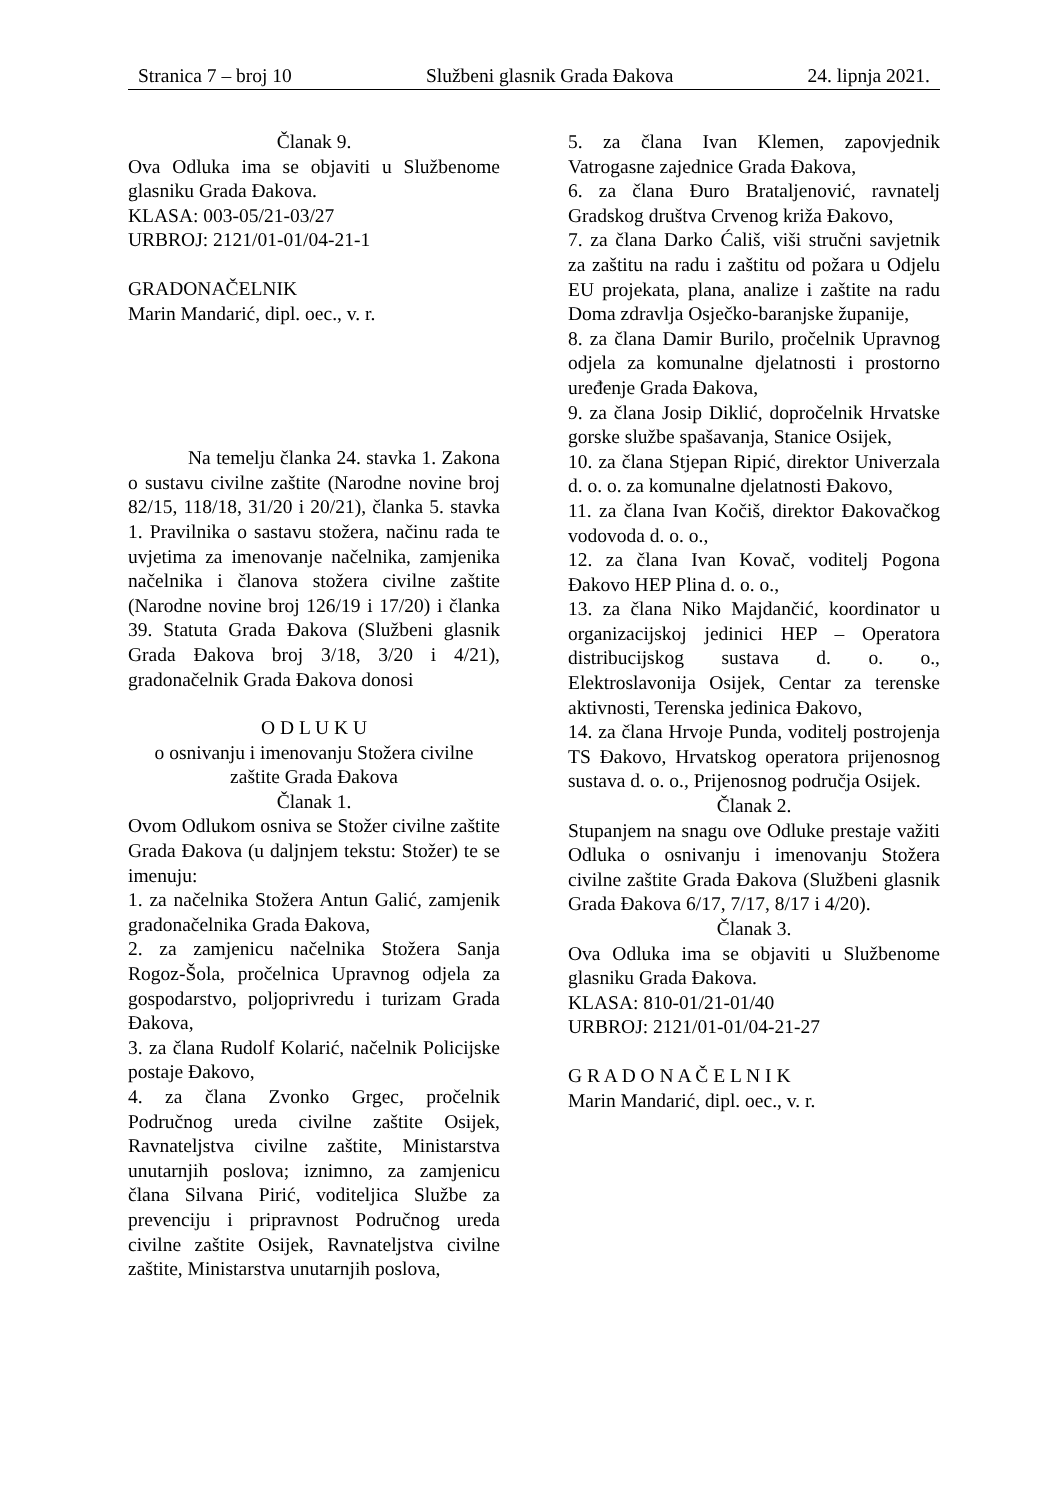Stranica 7 – broj 10 Službeni glasnik Grada Đakova 24. lipnja 2021.
Članak 9.
Ova Odluka ima se objaviti u Službenome glasniku Grada Đakova.
KLASA: 003-05/21-03/27
URBROJ: 2121/01-01/04-21-1
GRADONAČELNIK
Marin Mandarić, dipl. oec., v. r.
Na temelju članka 24. stavka 1. Zakona o sustavu civilne zaštite (Narodne novine broj 82/15, 118/18, 31/20 i 20/21), članka 5. stavka 1. Pravilnika o sastavu stožera, načinu rada te uvjetima za imenovanje načelnika, zamjenika načelnika i članova stožera civilne zaštite (Narodne novine broj 126/19 i 17/20) i članka 39. Statuta Grada Đakova (Službeni glasnik Grada Đakova broj 3/18, 3/20 i 4/21), gradonačelnik Grada Đakova donosi
O D L U K U
o osnivanju i imenovanju Stožera civilne zaštite Grada Đakova
Članak 1.
Ovom Odlukom osniva se Stožer civilne zaštite Grada Đakova (u daljnjem tekstu: Stožer) te se imenuju:
1. za načelnika Stožera Antun Galić, zamjenik gradonačelnika Grada Đakova,
2. za zamjenicu načelnika Stožera Sanja Rogoz-Šola, pročelnica Upravnog odjela za gospodarstvo, poljoprivredu i turizam Grada Đakova,
3. za člana Rudolf Kolarić, načelnik Policijske postaje Đakovo,
4. za člana Zvonko Grgec, pročelnik Područnog ureda civilne zaštite Osijek, Ravnateljstva civilne zaštite, Ministarstva unutarnjih poslova; iznimno, za zamjenicu člana Silvana Pirić, voditeljica Službe za prevenciju i pripravnost Područnog ureda civilne zaštite Osijek, Ravnateljstva civilne zaštite, Ministarstva unutarnjih poslova,
5. za člana Ivan Klemen, zapovjednik Vatrogasne zajednice Grada Đakova,
6. za člana Đuro Brataljenović, ravnatelj Gradskog društva Crvenog križa Đakovo,
7. za člana Darko Ćališ, viši stručni savjetnik za zaštitu na radu i zaštitu od požara u Odjelu EU projekata, plana, analize i zaštite na radu Doma zdravlja Osječko-baranjske županije,
8. za člana Damir Burilo, pročelnik Upravnog odjela za komunalne djelatnosti i prostorno uređenje Grada Đakova,
9. za člana Josip Diklić, dopročelnik Hrvatske gorske službe spašavanja, Stanice Osijek,
10. za člana Stjepan Ripić, direktor Univerzala d. o. o. za komunalne djelatnosti Đakovo,
11. za člana Ivan Kočiš, direktor Đakovačkog vodovoda d. o. o.,
12. za člana Ivan Kovač, voditelj Pogona Đakovo HEP Plina d. o. o.,
13. za člana Niko Majdančić, koordinator u organizacijskoj jedinici HEP – Operatora distribucijskog sustava d. o. o., Elektroslavonija Osijek, Centar za terenske aktivnosti, Terenska jedinica Đakovo,
14. za člana Hrvoje Punda, voditelj postrojenja TS Đakovo, Hrvatskog operatora prijenosnog sustava d. o. o., Prijenosnog područja Osijek.
Članak 2.
Stupanjem na snagu ove Odluke prestaje važiti Odluka o osnivanju i imenovanju Stožera civilne zaštite Grada Đakova (Službeni glasnik Grada Đakova 6/17, 7/17, 8/17 i 4/20).
Članak 3.
Ova Odluka ima se objaviti u Službenome glasniku Grada Đakova.
KLASA: 810-01/21-01/40
URBROJ: 2121/01-01/04-21-27
G R A D O N A Č E L N I K
Marin Mandarić, dipl. oec., v. r.